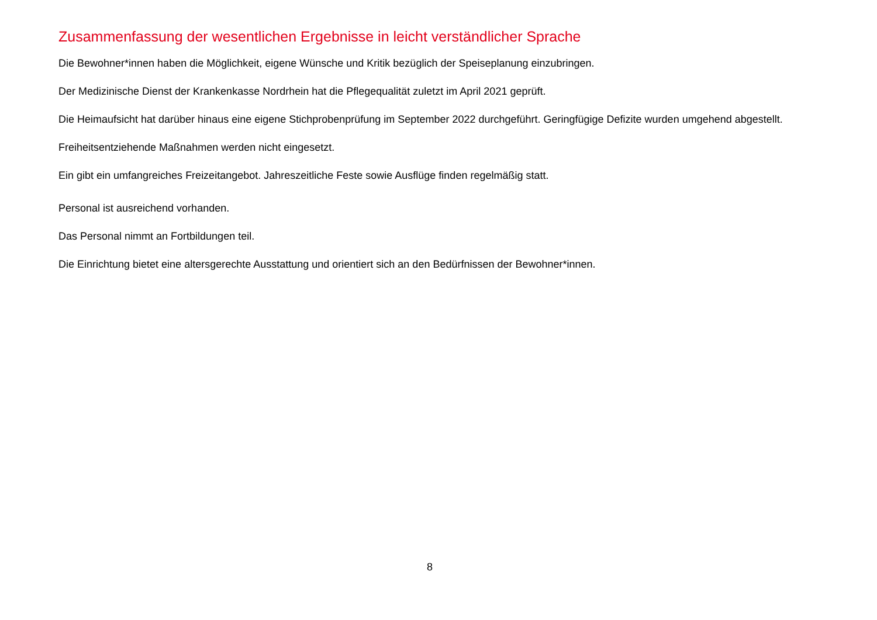Zusammenfassung der wesentlichen Ergebnisse in leicht verständlicher Sprache
Die Bewohner*innen haben die Möglichkeit, eigene Wünsche und Kritik bezüglich der Speiseplanung einzubringen.
Der Medizinische Dienst der Krankenkasse Nordrhein hat die Pflegequalität zuletzt im April 2021 geprüft.
Die Heimaufsicht hat darüber hinaus eine eigene Stichprobenprüfung im September 2022 durchgeführt. Geringfügige Defizite wurden umgehend abgestellt.
Freiheitsentziehende Maßnahmen werden nicht eingesetzt.
Ein gibt ein umfangreiches Freizeitangebot. Jahreszeitliche Feste sowie Ausflüge finden regelmäßig statt.
Personal ist ausreichend vorhanden.
Das Personal nimmt an Fortbildungen teil.
Die Einrichtung bietet eine altersgerechte Ausstattung und orientiert sich an den Bedürfnissen der Bewohner*innen.
8